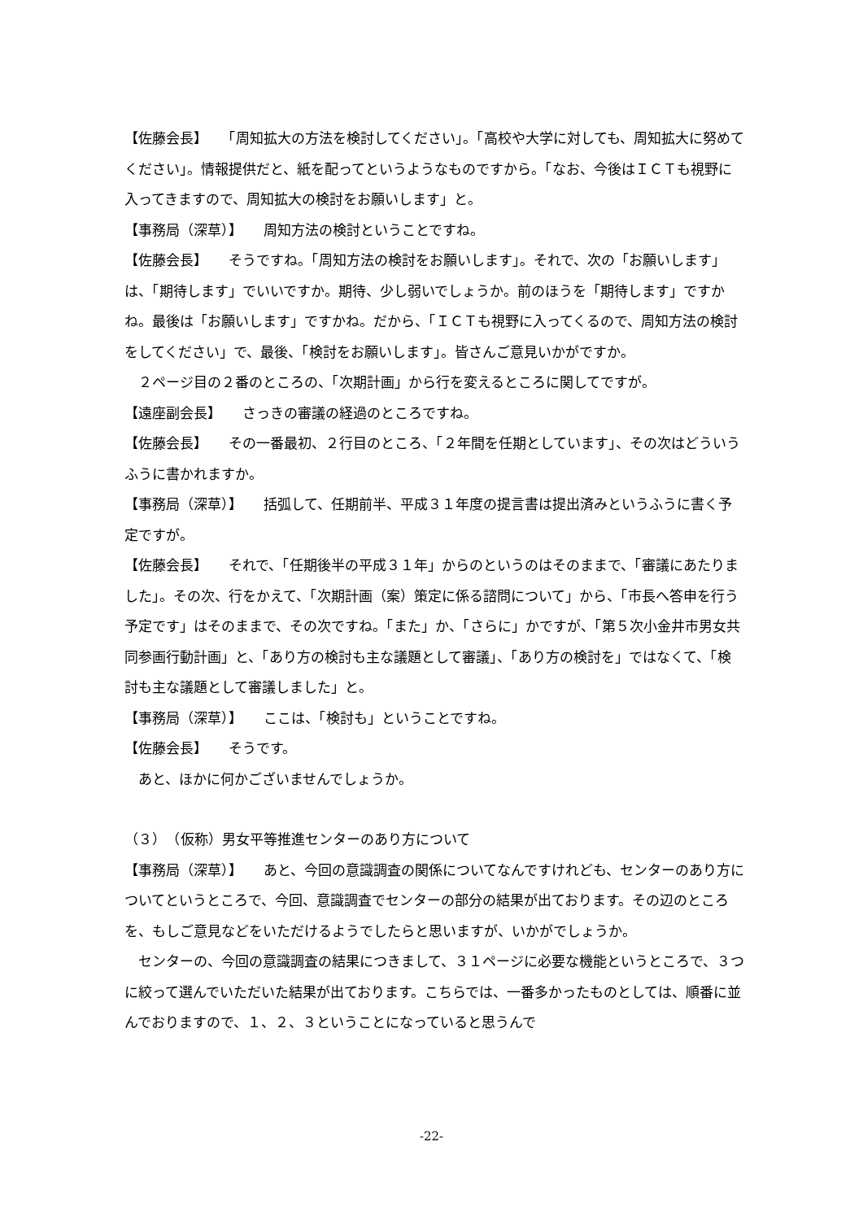【佐藤会長】　　「周知拡大の方法を検討してください」。「高校や大学に対しても、周知拡大に努めてください」。情報提供だと、紙を配ってというようなものですから。「なお、今後はＩＣＴも視野に入ってきますので、周知拡大の検討をお願いします」と。
【事務局（深草）】　　周知方法の検討ということですね。
【佐藤会長】　　そうですね。「周知方法の検討をお願いします」。それで、次の「お願いします」は、「期待します」でいいですか。期待、少し弱いでしょうか。前のほうを「期待します」ですかね。最後は「お願いします」ですかね。だから、「ＩＣＴも視野に入ってくるので、周知方法の検討をしてください」で、最後、「検討をお願いします」。皆さんご意見いかがですか。
　２ページ目の２番のところの、「次期計画」から行を変えるところに関してですが。
【遠座副会長】　　さっきの審議の経過のところですね。
【佐藤会長】　　その一番最初、２行目のところ、「２年間を任期としています」、その次はどういうふうに書かれますか。
【事務局（深草）】　　括弧して、任期前半、平成３１年度の提言書は提出済みというふうに書く予定ですが。
【佐藤会長】　　それで、「任期後半の平成３１年」からのというのはそのままで、「審議にあたりました」。その次、行をかえて、「次期計画（案）策定に係る諮問について」から、「市長へ答申を行う予定です」はそのままで、その次ですね。「また」か、「さらに」かですが、「第５次小金井市男女共同参画行動計画」と、「あり方の検討も主な議題として審議」、「あり方の検討を」ではなくて、「検討も主な議題として審議しました」と。
【事務局（深草）】　　ここは、「検討も」ということですね。
【佐藤会長】　　そうです。
　あと、ほかに何かございませんでしょうか。
（３）　（仮称）男女平等推進センターのあり方について
【事務局（深草）】　　あと、今回の意識調査の関係についてなんですけれども、センターのあり方についてというところで、今回、意識調査でセンターの部分の結果が出ております。その辺のところを、もしご意見などをいただけるようでしたらと思いますが、いかがでしょうか。
　センターの、今回の意識調査の結果につきまして、３１ページに必要な機能というところで、３つに絞って選んでいただいた結果が出ております。こちらでは、一番多かったものとしては、順番に並んでおりますので、１、２、３ということになっていると思うんで
-22-